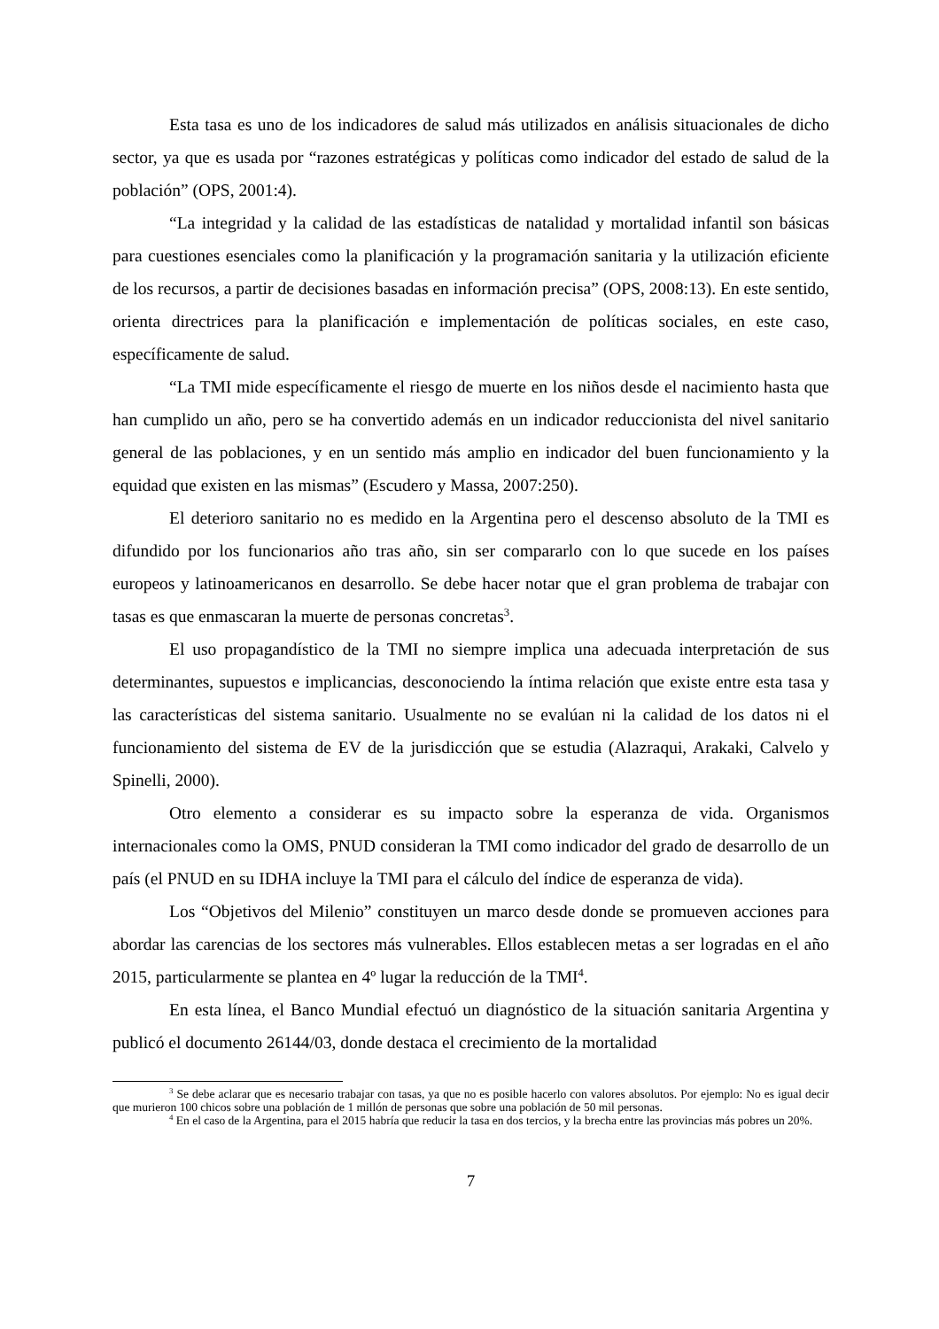Esta tasa es uno de los indicadores de salud más utilizados en análisis situacionales de dicho sector, ya que es usada por “razones estratégicas y políticas como indicador del estado de salud de la población” (OPS, 2001:4).
“La integridad y la calidad de las estadísticas de natalidad y mortalidad infantil son básicas para cuestiones esenciales como la planificación y la programación sanitaria y la utilización eficiente de los recursos, a partir de decisiones basadas en información precisa” (OPS, 2008:13). En este sentido, orienta directrices para la planificación e implementación de políticas sociales, en este caso, específicamente de salud.
“La TMI mide específicamente el riesgo de muerte en los niños desde el nacimiento hasta que han cumplido un año, pero se ha convertido además en un indicador reduccionista del nivel sanitario general de las poblaciones, y en un sentido más amplio en indicador del buen funcionamiento y la equidad que existen en las mismas” (Escudero y Massa, 2007:250).
El deterioro sanitario no es medido en la Argentina pero el descenso absoluto de la TMI es difundido por los funcionarios año tras año, sin ser compararlo con lo que sucede en los países europeos y latinoamericanos en desarrollo. Se debe hacer notar que el gran problema de trabajar con tasas es que enmascaran la muerte de personas concretas<sup>3</sup>.
El uso propagandístico de la TMI no siempre implica una adecuada interpretación de sus determinantes, supuestos e implicancias, desconociendo la íntima relación que existe entre esta tasa y las características del sistema sanitario. Usualmente no se evalúan ni la calidad de los datos ni el funcionamiento del sistema de EV de la jurisdicción que se estudia (Alazraqui, Arakaki, Calvelo y Spinelli, 2000).
Otro elemento a considerar es su impacto sobre la esperanza de vida. Organismos internacionales como la OMS, PNUD consideran la TMI como indicador del grado de desarrollo de un país (el PNUD en su IDHA incluye la TMI para el cálculo del índice de esperanza de vida).
Los “Objetivos del Milenio” constituyen un marco desde donde se promueven acciones para abordar las carencias de los sectores más vulnerables. Ellos establecen metas a ser logradas en el año 2015, particularmente se plantea en 4º lugar la reducción de la TMI<sup>4</sup>.
En esta línea, el Banco Mundial efectuó un diagnóstico de la situación sanitaria Argentina y publicó el documento 26144/03, donde destaca el crecimiento de la mortalidad
<sup>3</sup> Se debe aclarar que es necesario trabajar con tasas, ya que no es posible hacerlo con valores absolutos. Por ejemplo: No es igual decir que murieron 100 chicos sobre una población de 1 millón de personas que sobre una población de 50 mil personas.
<sup>4</sup> En el caso de la Argentina, para el 2015 habría que reducir la tasa en dos tercios, y la brecha entre las provincias más pobres un 20%.
7